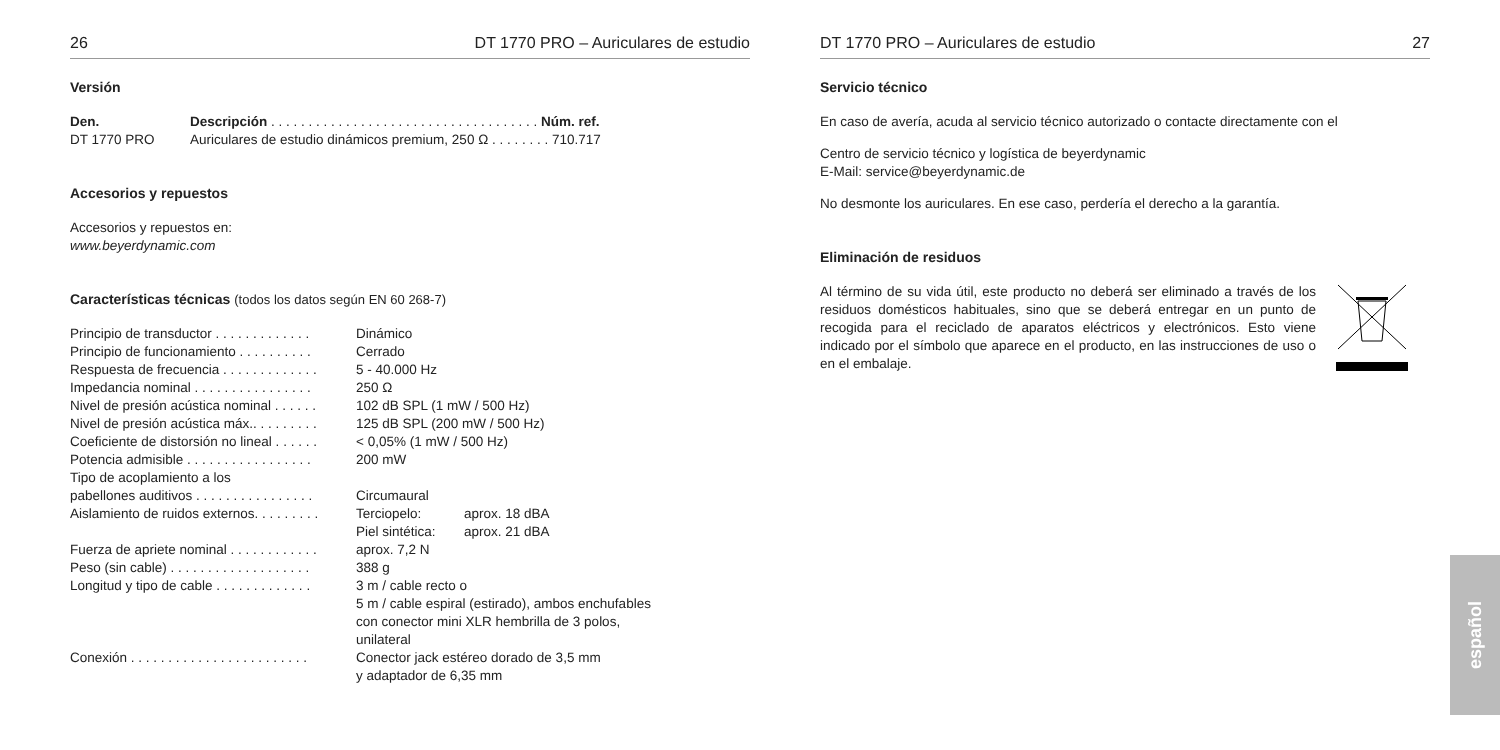26 DT 1770 PRO – Auriculares de estudio
Versión
| Den. | Descripción . . . . . . . . . . . . . . . . . . . . . . . . . . . . . . . . . . . . Núm. ref. |
| DT 1770 PRO | Auriculares de estudio dinámicos premium, 250 Ω . . . . . . . . 710.717 |
Accesorios y repuestos
Accesorios y repuestos en:
www.beyerdynamic.com
Características técnicas (todos los datos según EN 60 268-7)
| Principio de transductor . . . . . . . . . . . . . | Dinámico | |
| Principio de funcionamiento . . . . . . . . . . | Cerrado | |
| Respuesta de frecuencia . . . . . . . . . . . . . | 5 - 40.000 Hz | |
| Impedancia nominal . . . . . . . . . . . . . . . . | 250 Ω | |
| Nivel de presión acústica nominal . . . . . . | 102 dB SPL (1 mW / 500 Hz) | |
| Nivel de presión acústica máx.. . . . . . . . . | 125 dB SPL (200 mW / 500 Hz) | |
| Coeficiente de distorsión no lineal . . . . . . | < 0,05% (1 mW / 500 Hz) | |
| Potencia admisible . . . . . . . . . . . . . . . . . | 200 mW | |
| Tipo de acoplamiento a los pabellones auditivos . . . . . . . . . . . . . . . . | Circumaural | |
| Aislamiento de ruidos externos. . . . . . . . . | Terciopelo: | aprox. 18 dBA |
| | Piel sintética: | aprox. 21 dBA |
| Fuerza de apriete nominal . . . . . . . . . . . . | aprox. 7,2 N | |
| Peso (sin cable) . . . . . . . . . . . . . . . . . . . | 388 g | |
| Longitud y tipo de cable . . . . . . . . . . . . . | 3 m / cable recto o 5 m / cable espiral (estirado), ambos enchufables con conector mini XLR hembrilla de 3 polos, unilateral | |
| Conexión . . . . . . . . . . . . . . . . . . . . . . . . | Conector jack estéreo dorado de 3,5 mm y adaptador de 6,35 mm | |
DT 1770 PRO – Auriculares de estudio 27
Servicio técnico
En caso de avería, acuda al servicio técnico autorizado o contacte directamente con el
Centro de servicio técnico y logística de beyerdynamic
E-Mail: service@beyerdynamic.de
No desmonte los auriculares. En ese caso, perdería el derecho a la garantía.
Eliminación de residuos
Al término de su vida útil, este producto no deberá ser eliminado a través de los residuos domésticos habituales, sino que se deberá entregar en un punto de recogida para el reciclado de aparatos eléctricos y electrónicos. Esto viene indicado por el símbolo que aparece en el producto, en las instrucciones de uso o en el embalaje.
español